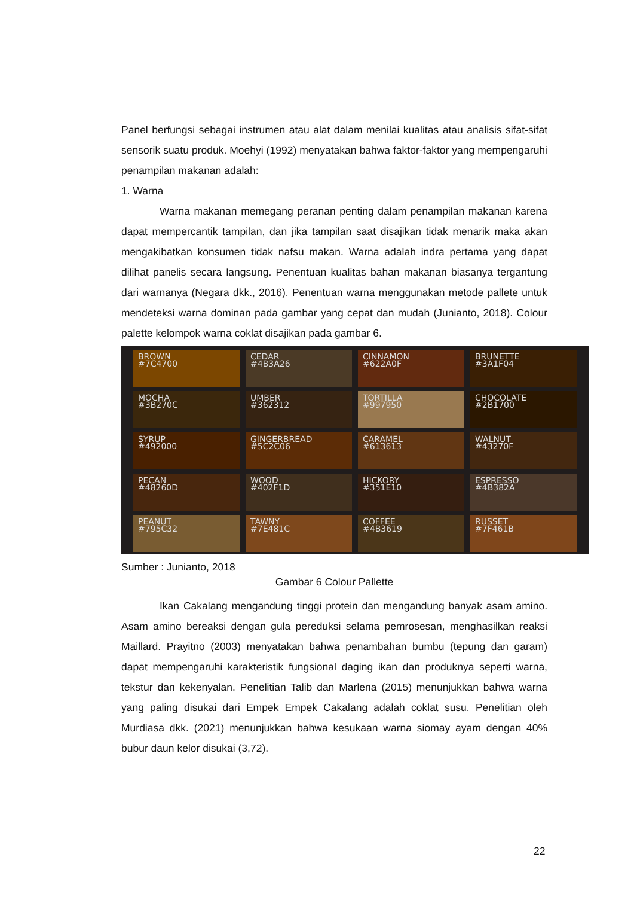Panel berfungsi sebagai instrumen atau alat dalam menilai kualitas atau analisis sifat-sifat sensorik suatu produk. Moehyi (1992) menyatakan bahwa faktor-faktor yang mempengaruhi penampilan makanan adalah:
1. Warna
Warna makanan memegang peranan penting dalam penampilan makanan karena dapat mempercantik tampilan, dan jika tampilan saat disajikan tidak menarik maka akan mengakibatkan konsumen tidak nafsu makan. Warna adalah indra pertama yang dapat dilihat panelis secara langsung. Penentuan kualitas bahan makanan biasanya tergantung dari warnanya (Negara dkk., 2016). Penentuan warna menggunakan metode pallete untuk mendeteksi warna dominan pada gambar yang cepat dan mudah (Junianto, 2018). Colour palette kelompok warna coklat disajikan pada gambar 6.
BROWN
#7C4700
CEDAR
#4B3A26
CINNAMON
#622A0F
BRUNETTE
#3A1F04
MOCHA
#3B270C
UMBER
#362312
TORTILLA
#997950
CHOCOLATE
#2B1700
SYRUP
#492000
GINGERBREAD
#5C2C06
CARAMEL
#613613
WALNUT
#43270F
PECAN
#48260D
WOOD
#402F1D
HICKORY
#351E10
ESPRESSO
#4B382A
PEANUT
#795C32
TAWNY
#7E481C
COFFEE
#4B3619
RUSSET
#7F461B
Sumber : Junianto, 2018
Gambar 6 Colour Pallette
Ikan Cakalang mengandung tinggi protein dan mengandung banyak asam amino. Asam amino bereaksi dengan gula pereduksi selama pemrosesan, menghasilkan reaksi Maillard. Prayitno (2003) menyatakan bahwa penambahan bumbu (tepung dan garam) dapat mempengaruhi karakteristik fungsional daging ikan dan produknya seperti warna, tekstur dan kekenyalan. Penelitian Talib dan Marlena (2015) menunjukkan bahwa warna yang paling disukai dari Empek Empek Cakalang adalah coklat susu. Penelitian oleh Murdiasa dkk. (2021) menunjukkan bahwa kesukaan warna siomay ayam dengan 40% bubur daun kelor disukai (3,72).
22